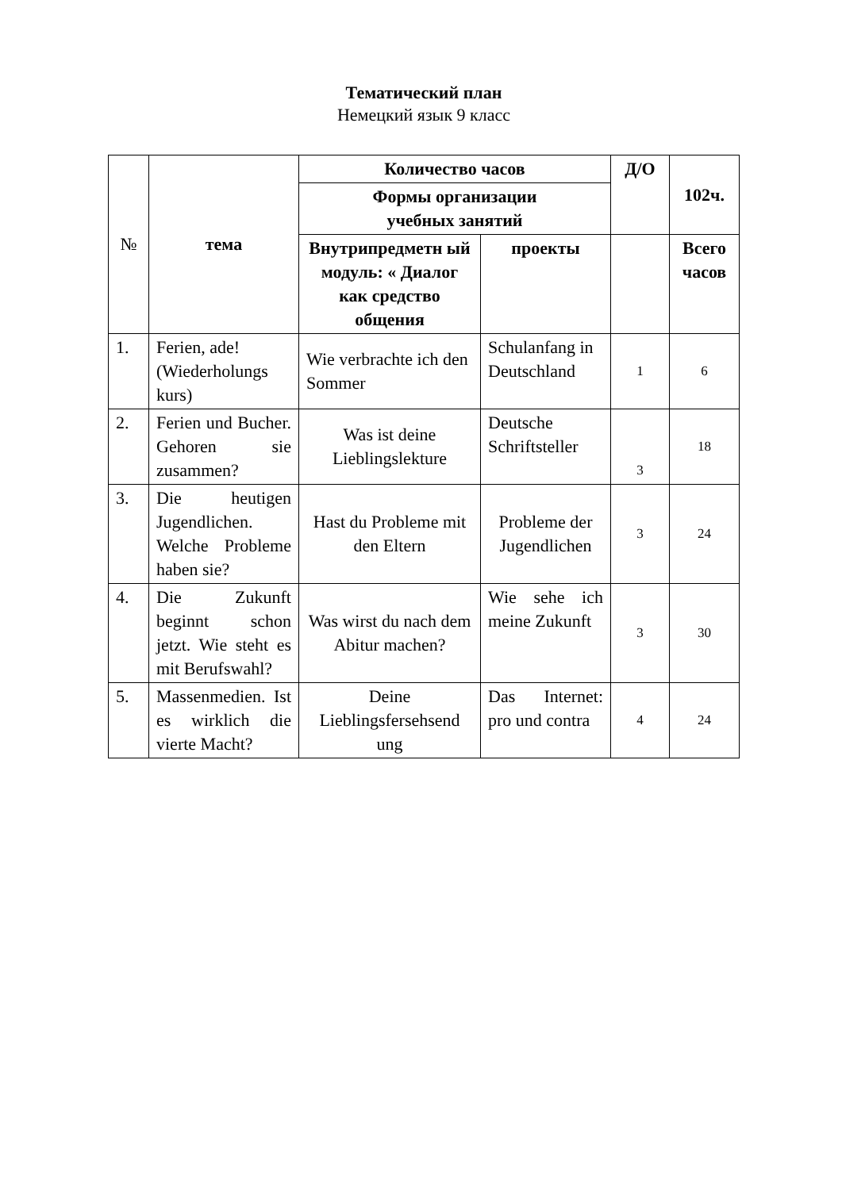Тематический план
Немецкий язык 9 класс
| № | тема | Количество часов | | Д/О | 102ч. |
| --- | --- | --- | --- | --- | --- |
| | | Формы организации учебных занятий | | | |
| | | Внутрипредметн ый модуль: « Диалог как средство общения | проекты | | Всего часов |
| 1. | Ferien, ade! (Wiederholungs kurs) | Wie verbrachte ich den Sommer | Schulanfang in Deutschland | 1 | 6 |
| 2. | Ferien und Bucher. Gehoren sie zusammen? | Was ist deine Lieblingslekture | Deutsche Schriftsteller | 3 | 18 |
| 3. | Die heutigen Jugendlichen. Welche Probleme haben sie? | Hast du Probleme mit den Eltern | Probleme der Jugendlichen | 3 | 24 |
| 4. | Die Zukunft beginnt schon jetzt. Wie steht es mit Berufswahl? | Was wirst du nach dem Abitur machen? | Wie sehe ich meine Zukunft | 3 | 30 |
| 5. | Massenmedien. Ist es wirklich die vierte Macht? | Deine Lieblingsfersehsend ung | Das Internet: pro und contra | 4 | 24 |